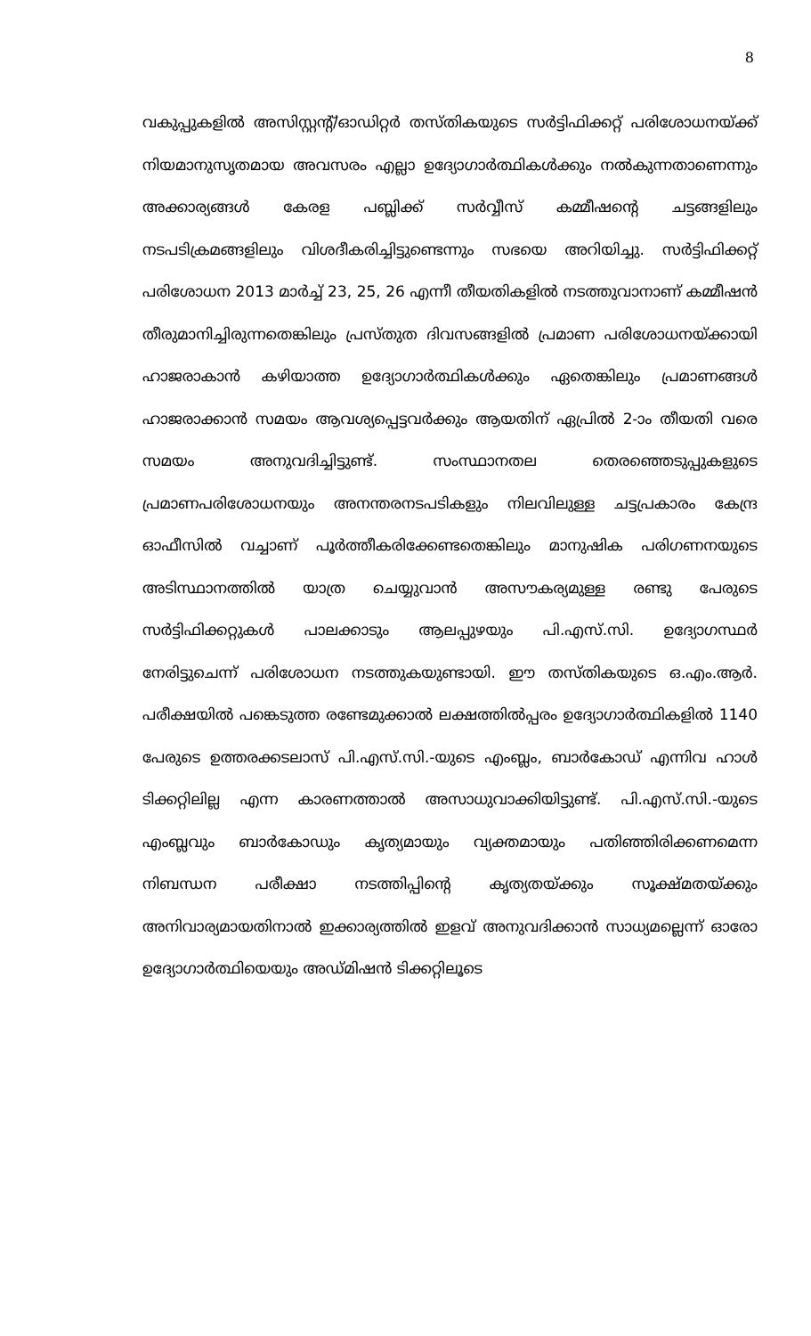8
വകുപ്പുകളിൽ അസിസ്റ്റന്റ്/ഓഡിറ്റർ തസ്തികയുടെ സർട്ടിഫിക്കറ്റ് പരിശോധനയ്ക്ക് നിയമാനുസൃതമായ അവസരം എല്ലാ ഉദ്യോഗാർത്ഥികൾക്കും നൽകുന്നതാണെന്നും അക്കാര്യങ്ങൾ കേരള പബ്ലിക്ക് സർവ്വീസ് കമ്മീഷന്റെ ചട്ടങ്ങളിലും നടപടിക്രമങ്ങളിലും വിശദീകരിച്ചിട്ടുണ്ടെന്നും സഭയെ അറിയിച്ചു. സർട്ടിഫിക്കറ്റ് പരിശോധന 2013 മാർച്ച് 23, 25, 26 എന്നീ തീയതികളിൽ നടത്തുവാനാണ് കമ്മീഷൻ തീരുമാനിച്ചിരുന്നതെങ്കിലും പ്രസ്തുത ദിവസങ്ങളിൽ പ്രമാണ പരിശോധനയ്ക്കായി ഹാജരാകാൻ കഴിയാത്ത ഉദ്യോഗാർത്ഥികൾക്കും ഏതെങ്കിലും പ്രമാണങ്ങൾ ഹാജരാക്കാൻ സമയം ആവശ്യപ്പെട്ടവർക്കും ആയതിന് ഏപ്രിൽ 2-ാം തീയതി വരെ സമയം അനുവദിച്ചിട്ടുണ്ട്. സംസ്ഥാനതല തെരഞ്ഞെടുപ്പുകളുടെ പ്രമാണപരിശോധനയും അനന്തരനടപടികളും നിലവിലുള്ള ചട്ടപ്രകാരം കേന്ദ്ര ഓഫീസിൽ വച്ചാണ് പൂർത്തീകരിക്കേണ്ടതെങ്കിലും മാനുഷിക പരിഗണനയുടെ അടിസ്ഥാനത്തിൽ യാത്ര ചെയ്യുവാൻ അസൗകര്യമുള്ള രണ്ടു പേരുടെ സർട്ടിഫിക്കറ്റുകൾ പാലക്കാടും ആലപ്പുഴയും പി.എസ്.സി. ഉദ്യോഗസ്ഥർ നേരിട്ടുചെന്ന് പരിശോധന നടത്തുകയുണ്ടായി. ഈ തസ്തികയുടെ ഒ.എം.ആർ. പരീക്ഷയിൽ പങ്കെടുത്ത രണ്ടേമുക്കാൽ ലക്ഷത്തിൽപ്പരം ഉദ്യോഗാർത്ഥികളിൽ 1140 പേരുടെ ഉത്തരക്കടലാസ് പി.എസ്.സി.-യുടെ എംബ്ലം, ബാർകോഡ് എന്നിവ ഹാൾ ടിക്കറ്റിലില്ല എന്ന കാരണത്താൽ അസാധുവാക്കിയിട്ടുണ്ട്. പി.എസ്.സി.-യുടെ എംബ്ലവും ബാർകോഡും കൃത്യമായും വ്യക്തമായും പതിഞ്ഞിരിക്കണമെന്ന നിബന്ധന പരീക്ഷാ നടത്തിപ്പിന്റെ കൃത്യതയ്ക്കും സൂക്ഷ്മതയ്ക്കും അനിവാര്യമായതിനാൽ ഇക്കാര്യത്തിൽ ഇളവ് അനുവദിക്കാൻ സാധ്യമല്ലെന്ന് ഓരോ ഉദ്യോഗാർത്ഥിയെയും അഡ്മിഷൻ ടിക്കറ്റിലൂടെ